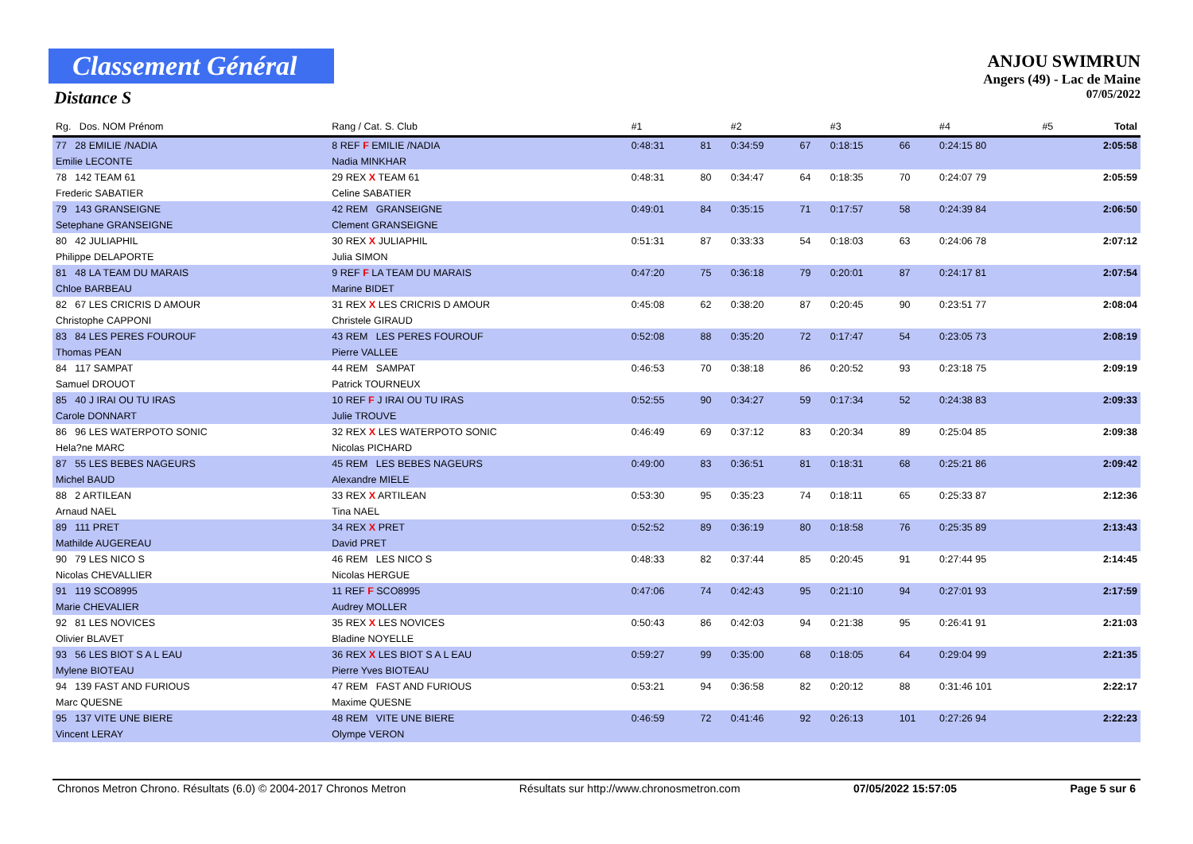Classement Général
Distance S
ANJOU SWIMRUN
Angers (49) - Lac de Maine
07/05/2022
| Rg. Dos. NOM Prénom | Rang / Cat. S. Club | #1 | | #2 | | #3 | | #4 | #5 | Total |
| --- | --- | --- | --- | --- | --- | --- | --- | --- | --- | --- |
| 77 28 EMILIE /NADIA | 8 REF F EMILIE /NADIA | 0:48:31 | 81 | 0:34:59 | 67 | 0:18:15 | 66 | 0:24:15 80 | | 2:05:58 |
| Emilie LECONTE | Nadia MINKHAR | | | | | | | | | |
| 78 142 TEAM 61 | 29 REX X TEAM 61 | 0:48:31 | 80 | 0:34:47 | 64 | 0:18:35 | 70 | 0:24:07 79 | | 2:05:59 |
| Frederic SABATIER | Celine SABATIER | | | | | | | | | |
| 79 143 GRANSEIGNE | 42 REM GRANSEIGNE | 0:49:01 | 84 | 0:35:15 | 71 | 0:17:57 | 58 | 0:24:39 84 | | 2:06:50 |
| Setephane GRANSEIGNE | Clement GRANSEIGNE | | | | | | | | | |
| 80 42 JULIAPHIL | 30 REX X JULIAPHIL | 0:51:31 | 87 | 0:33:33 | 54 | 0:18:03 | 63 | 0:24:06 78 | | 2:07:12 |
| Philippe DELAPORTE | Julia SIMON | | | | | | | | | |
| 81 48 LA TEAM DU MARAIS | 9 REF F LA TEAM DU MARAIS | 0:47:20 | 75 | 0:36:18 | 79 | 0:20:01 | 87 | 0:24:17 81 | | 2:07:54 |
| Chloe BARBEAU | Marine BIDET | | | | | | | | | |
| 82 67 LES CRICRIS D AMOUR | 31 REX X LES CRICRIS D AMOUR | 0:45:08 | 62 | 0:38:20 | 87 | 0:20:45 | 90 | 0:23:51 77 | | 2:08:04 |
| Christophe CAPPONI | Christele GIRAUD | | | | | | | | | |
| 83 84 LES PERES FOUROUF | 43 REM LES PERES FOUROUF | 0:52:08 | 88 | 0:35:20 | 72 | 0:17:47 | 54 | 0:23:05 73 | | 2:08:19 |
| Thomas PEAN | Pierre VALLEE | | | | | | | | | |
| 84 117 SAMPAT | 44 REM SAMPAT | 0:46:53 | 70 | 0:38:18 | 86 | 0:20:52 | 93 | 0:23:18 75 | | 2:09:19 |
| Samuel DROUOT | Patrick TOURNEUX | | | | | | | | | |
| 85 40 J IRAI OU TU IRAS | 10 REF F J IRAI OU TU IRAS | 0:52:55 | 90 | 0:34:27 | 59 | 0:17:34 | 52 | 0:24:38 83 | | 2:09:33 |
| Carole DONNART | Julie TROUVE | | | | | | | | | |
| 86 96 LES WATERPOTO SONIC | 32 REX X LES WATERPOTO SONIC | 0:46:49 | 69 | 0:37:12 | 83 | 0:20:34 | 89 | 0:25:04 85 | | 2:09:38 |
| Hela?ne MARC | Nicolas PICHARD | | | | | | | | | |
| 87 55 LES BEBES NAGEURS | 45 REM LES BEBES NAGEURS | 0:49:00 | 83 | 0:36:51 | 81 | 0:18:31 | 68 | 0:25:21 86 | | 2:09:42 |
| Michel BAUD | Alexandre MIELE | | | | | | | | | |
| 88 2 ARTILEAN | 33 REX X ARTILEAN | 0:53:30 | 95 | 0:35:23 | 74 | 0:18:11 | 65 | 0:25:33 87 | | 2:12:36 |
| Arnaud NAEL | Tina NAEL | | | | | | | | | |
| 89 111 PRET | 34 REX X PRET | 0:52:52 | 89 | 0:36:19 | 80 | 0:18:58 | 76 | 0:25:35 89 | | 2:13:43 |
| Mathilde AUGEREAU | David PRET | | | | | | | | | |
| 90 79 LES NICO S | 46 REM LES NICO S | 0:48:33 | 82 | 0:37:44 | 85 | 0:20:45 | 91 | 0:27:44 95 | | 2:14:45 |
| Nicolas CHEVALLIER | Nicolas HERGUE | | | | | | | | | |
| 91 119 SCO8995 | 11 REF F SCO8995 | 0:47:06 | 74 | 0:42:43 | 95 | 0:21:10 | 94 | 0:27:01 93 | | 2:17:59 |
| Marie CHEVALIER | Audrey MOLLER | | | | | | | | | |
| 92 81 LES NOVICES | 35 REX X LES NOVICES | 0:50:43 | 86 | 0:42:03 | 94 | 0:21:38 | 95 | 0:26:41 91 | | 2:21:03 |
| Olivier BLAVET | Bladine NOYELLE | | | | | | | | | |
| 93 56 LES BIOT S A L EAU | 36 REX X LES BIOT S A L EAU | 0:59:27 | 99 | 0:35:00 | 68 | 0:18:05 | 64 | 0:29:04 99 | | 2:21:35 |
| Mylene BIOTEAU | Pierre Yves BIOTEAU | | | | | | | | | |
| 94 139 FAST AND FURIOUS | 47 REM FAST AND FURIOUS | 0:53:21 | 94 | 0:36:58 | 82 | 0:20:12 | 88 | 0:31:46 101 | | 2:22:17 |
| Marc QUESNE | Maxime QUESNE | | | | | | | | | |
| 95 137 VITE UNE BIERE | 48 REM VITE UNE BIERE | 0:46:59 | 72 | 0:41:46 | 92 | 0:26:13 | 101 | 0:27:26 94 | | 2:22:23 |
| Vincent LERAY | Olympe VERON | | | | | | | | | |
Chronos Metron Chrono. Résultats (6.0) © 2004-2017 Chronos Metron Résultats sur http://www.chronosmetron.com 07/05/2022 15:57:05 Page 5 sur 6